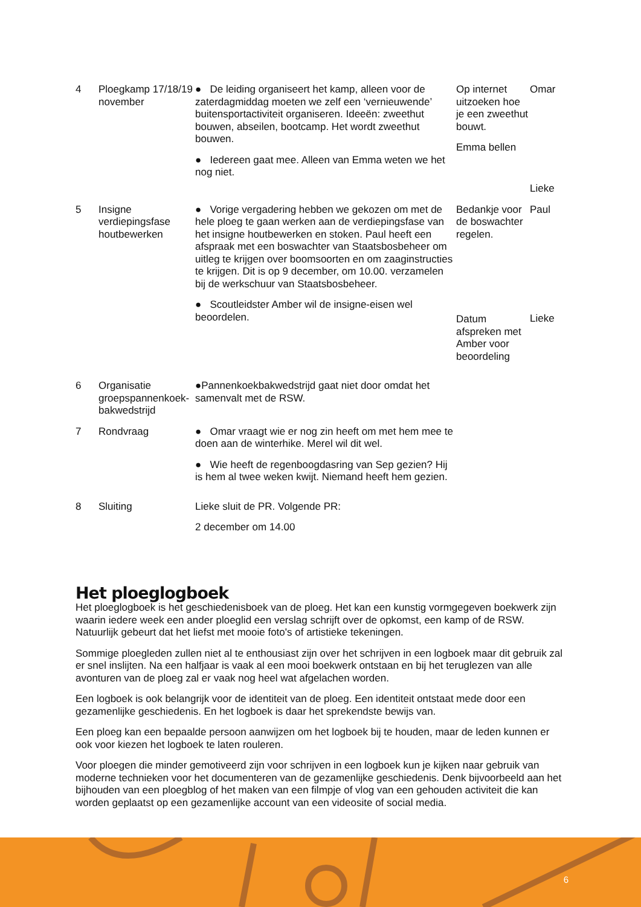| 4 | Ploegkamp 17/18/19 november | ● De leiding organiseert het kamp, alleen voor de zaterdagmiddag moeten we zelf een ‘vernieuwende’ buitensportactiviteit organiseren. Ideeën: zweethut bouwen, abseilen, bootcamp. Het wordt zweethut bouwen. ● Iedereen gaat mee. Alleen van Emma weten we het nog niet. | Op internet uitzoeken hoe je een zweethut bouwt. Emma bellen | Omar Lieke |
| 5 | Insigne verdiepingsfase houtbewerken | ● Vorige vergadering hebben we gekozen om met de hele ploeg te gaan werken aan de verdiepingsfase van het insigne houtbewerken en stoken. Paul heeft een afspraak met een boswachter van Staatsbosbeheer om uitleg te krijgen over boomsoorten en om zaaginstructies te krijgen. Dit is op 9 december, om 10.00. verzamelen bij de werkschuur van Staatsbosbeheer. ● Scoutleidster Amber wil de insigne-eisen wel beoordelen. | Bedankje voor de boswachter regelen. Datum afspreken met Amber voor beoordeling | Paul Lieke |
| 6 | Organisatie groepspannenkoek-bakwedstrijd | ●Pannenkoekbakwedstrijd gaat niet door omdat het samenvalt met de RSW. | | |
| 7 | Rondvraag | ● Omar vraagt wie er nog zin heeft om met hem mee te doen aan de winterhike. Merel wil dit wel. ● Wie heeft de regenboogdasring van Sep gezien? Hij is hem al twee weken kwijt. Niemand heeft hem gezien. | | |
| 8 | Sluiting | Lieke sluit de PR. Volgende PR: 2 december om 14.00 | | |
Het ploeglogboek
Het ploeglogboek is het geschiedenisboek van de ploeg. Het kan een kunstig vormgegeven boekwerk zijn waarin iedere week een ander ploeglid een verslag schrijft over de opkomst, een kamp of de RSW. Natuurlijk gebeurt dat het liefst met mooie foto's of artistieke tekeningen.
Sommige ploegleden zullen niet al te enthousiast zijn over het schrijven in een logboek maar dit gebruik zal er snel inslijten. Na een halfjaar is vaak al een mooi boekwerk ontstaan en bij het teruglezen van alle avonturen van de ploeg zal er vaak nog heel wat afgelachen worden.
Een logboek is ook belangrijk voor de identiteit van de ploeg. Een identiteit ontstaat mede door een gezamenlijke geschiedenis. En het logboek is daar het sprekendste bewijs van.
Een ploeg kan een bepaalde persoon aanwijzen om het logboek bij te houden, maar de leden kunnen er ook voor kiezen het logboek te laten rouleren.
Voor ploegen die minder gemotiveerd zijn voor schrijven in een logboek kun je kijken naar gebruik van moderne technieken voor het documenteren van de gezamenlijke geschiedenis. Denk bijvoorbeeld aan het bijhouden van een ploegblog of het maken van een filmpje of vlog van een gehouden activiteit die kan worden geplaatst op een gezamenlijke account van een videosite of social media.
6